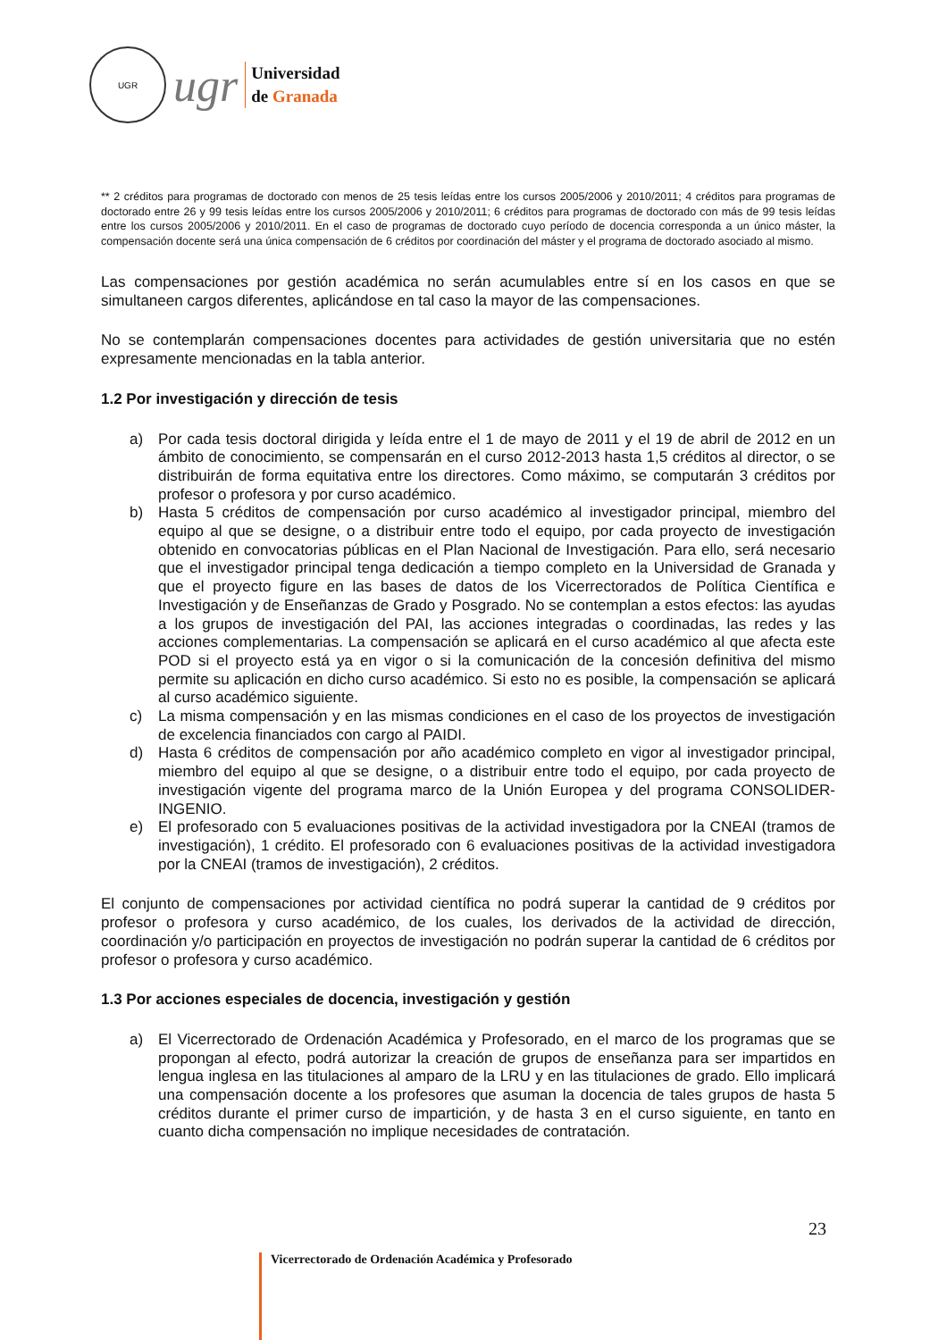UGR
ugr
Universidad
de Granada
** 2 créditos para programas de doctorado con menos de 25 tesis leídas entre los cursos 2005/2006 y 2010/2011; 4 créditos para programas de doctorado entre 26 y 99 tesis leídas entre los cursos 2005/2006 y 2010/2011; 6 créditos para programas de doctorado con más de 99 tesis leídas entre los cursos 2005/2006 y 2010/2011. En el caso de programas de doctorado cuyo período de docencia corresponda a un único máster, la compensación docente será una única compensación de 6 créditos por coordinación del máster y el programa de doctorado asociado al mismo.
Las compensaciones por gestión académica no serán acumulables entre sí en los casos en que se simultaneen cargos diferentes, aplicándose en tal caso la mayor de las compensaciones.
No se contemplarán compensaciones docentes para actividades de gestión universitaria que no estén expresamente mencionadas en la tabla anterior.
1.2 Por investigación y dirección de tesis
a) Por cada tesis doctoral dirigida y leída entre el 1 de mayo de 2011 y el 19 de abril de 2012 en un ámbito de conocimiento, se compensarán en el curso 2012-2013 hasta 1,5 créditos al director, o se distribuirán de forma equitativa entre los directores. Como máximo, se computarán 3 créditos por profesor o profesora y por curso académico.
b) Hasta 5 créditos de compensación por curso académico al investigador principal, miembro del equipo al que se designe, o a distribuir entre todo el equipo, por cada proyecto de investigación obtenido en convocatorias públicas en el Plan Nacional de Investigación. Para ello, será necesario que el investigador principal tenga dedicación a tiempo completo en la Universidad de Granada y que el proyecto figure en las bases de datos de los Vicerrectorados de Política Científica e Investigación y de Enseñanzas de Grado y Posgrado. No se contemplan a estos efectos: las ayudas a los grupos de investigación del PAI, las acciones integradas o coordinadas, las redes y las acciones complementarias. La compensación se aplicará en el curso académico al que afecta este POD si el proyecto está ya en vigor o si la comunicación de la concesión definitiva del mismo permite su aplicación en dicho curso académico. Si esto no es posible, la compensación se aplicará al curso académico siguiente.
c) La misma compensación y en las mismas condiciones en el caso de los proyectos de investigación de excelencia financiados con cargo al PAIDI.
d) Hasta 6 créditos de compensación por año académico completo en vigor al investigador principal, miembro del equipo al que se designe, o a distribuir entre todo el equipo, por cada proyecto de investigación vigente del programa marco de la Unión Europea y del programa CONSOLIDER-INGENIO.
e) El profesorado con 5 evaluaciones positivas de la actividad investigadora por la CNEAI (tramos de investigación), 1 crédito. El profesorado con 6 evaluaciones positivas de la actividad investigadora por la CNEAI (tramos de investigación), 2 créditos.
El conjunto de compensaciones por actividad científica no podrá superar la cantidad de 9 créditos por profesor o profesora y curso académico, de los cuales, los derivados de la actividad de dirección, coordinación y/o participación en proyectos de investigación no podrán superar la cantidad de 6 créditos por profesor o profesora y curso académico.
1.3 Por acciones especiales de docencia, investigación y gestión
a) El Vicerrectorado de Ordenación Académica y Profesorado, en el marco de los programas que se propongan al efecto, podrá autorizar la creación de grupos de enseñanza para ser impartidos en lengua inglesa en las titulaciones al amparo de la LRU y en las titulaciones de grado. Ello implicará una compensación docente a los profesores que asuman la docencia de tales grupos de hasta 5 créditos durante el primer curso de impartición, y de hasta 3 en el curso siguiente, en tanto en cuanto dicha compensación no implique necesidades de contratación.
23
Vicerrectorado de Ordenación Académica y Profesorado